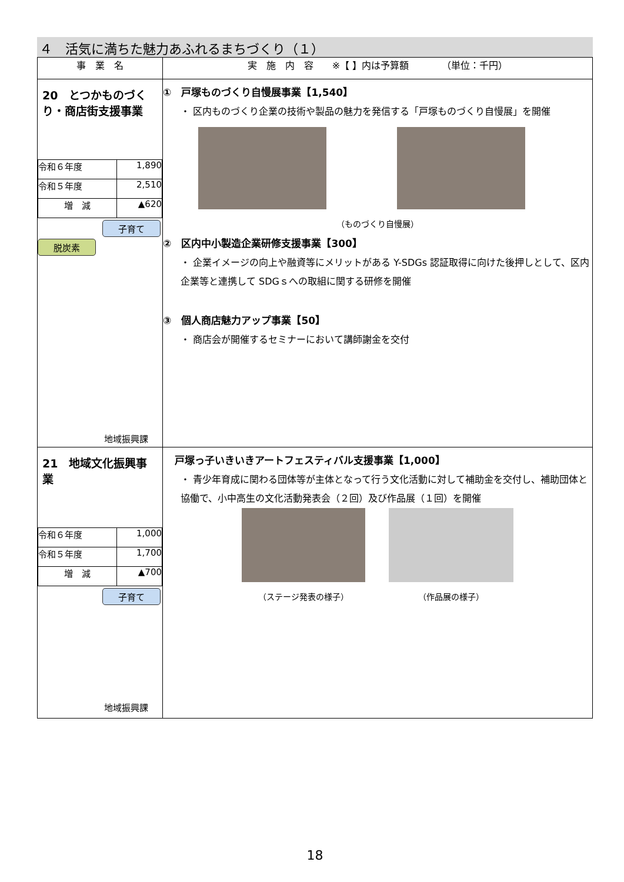４　活気に満ちた魅力あふれるまちづくり（１）
| 事 業 名 | 実 施 内 容 ※【 】内は予算額 （単位：千円） |
| --- | --- |
| 20 とつかものづくり・商店街支援事業 / 令和６年度 / 1,890 / / 令和５年度 / 2,510 / / 増 減 / ▲620 / 子育て 脱炭素 地域振興課 | ① 戸塚ものづくり自慢展事業【1,540】 ・ 区内ものづくり企業の技術や製品の魅力を発信する「戸塚ものづくり自慢展」を開催 （ものづくり自慢展） ② 区内中小製造企業研修支援事業【300】 ・ 企業イメージの向上や融資等にメリットがある Y-SDGs 認証取得に向けた後押しとして、区内企業等と連携して SDGｓへの取組に関する研修を開催 ③ 個人商店魅力アップ事業【50】 ・ 商店会が開催するセミナーにおいて講師謝金を交付 |
| 21 地域文化振興事業 / 令和６年度 / 1,000 / / 令和５年度 / 1,700 / / 増 減 / ▲700 / 子育て 地域振興課 | 戸塚っ子いきいきアートフェスティバル支援事業【1,000】 ・ 青少年育成に関わる団体等が主体となって行う文化活動に対して補助金を交付し、補助団体と協働で、小中高生の文化活動発表会（２回）及び作品展（１回）を開催 （ステージ発表の様子） （作品展の様子） |
18